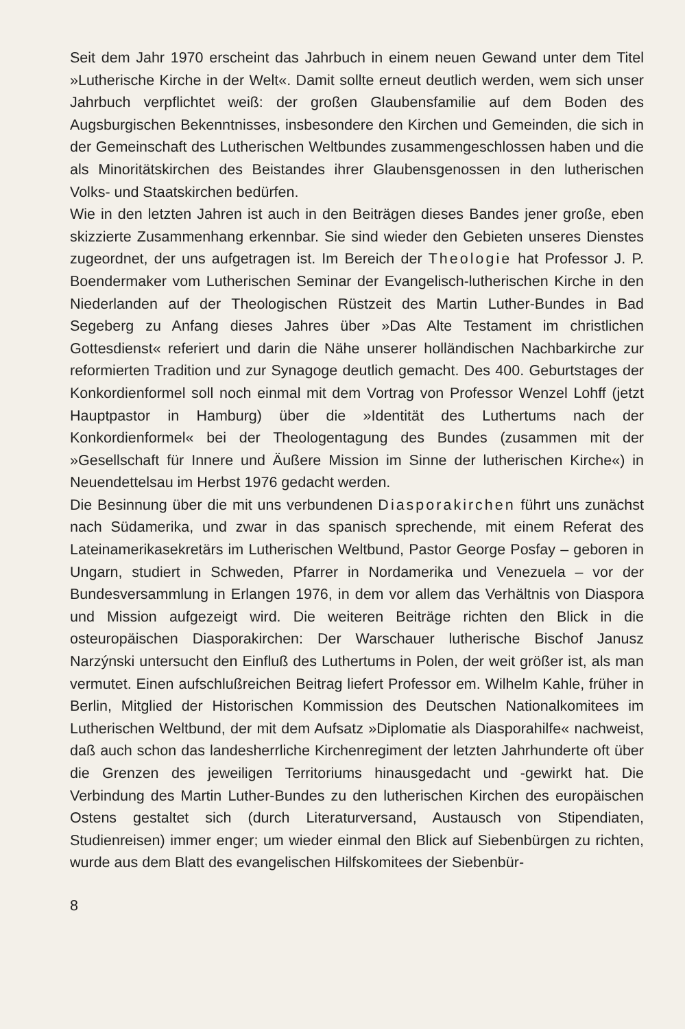Seit dem Jahr 1970 erscheint das Jahrbuch in einem neuen Gewand unter dem Titel »Lutherische Kirche in der Welt«. Damit sollte erneut deutlich werden, wem sich unser Jahrbuch verpflichtet weiß: der großen Glaubensfamilie auf dem Boden des Augsburgischen Bekenntnisses, insbesondere den Kirchen und Gemeinden, die sich in der Gemeinschaft des Lutherischen Weltbundes zusammengeschlossen haben und die als Minoritätskirchen des Beistandes ihrer Glaubensgenossen in den lutherischen Volks- und Staatskirchen bedürfen.
Wie in den letzten Jahren ist auch in den Beiträgen dieses Bandes jener große, eben skizzierte Zusammenhang erkennbar. Sie sind wieder den Gebieten unseres Dienstes zugeordnet, der uns aufgetragen ist. Im Bereich der Theologie hat Professor J. P. Boendermaker vom Lutherischen Seminar der Evangelisch-lutherischen Kirche in den Niederlanden auf der Theologischen Rüstzeit des Martin Luther-Bundes in Bad Segeberg zu Anfang dieses Jahres über »Das Alte Testament im christlichen Gottesdienst« referiert und darin die Nähe unserer holländischen Nachbarkirche zur reformierten Tradition und zur Synagoge deutlich gemacht. Des 400. Geburtstages der Konkordienformel soll noch einmal mit dem Vortrag von Professor Wenzel Lohff (jetzt Hauptpastor in Hamburg) über die »Identität des Luthertums nach der Konkordienformel« bei der Theologentagung des Bundes (zusammen mit der »Gesellschaft für Innere und Äußere Mission im Sinne der lutherischen Kirche«) in Neuendettelsau im Herbst 1976 gedacht werden.
Die Besinnung über die mit uns verbundenen Diasporakirchen führt uns zunächst nach Südamerika, und zwar in das spanisch sprechende, mit einem Referat des Lateinamerikasekretärs im Lutherischen Weltbund, Pastor George Posfay – geboren in Ungarn, studiert in Schweden, Pfarrer in Nordamerika und Venezuela – vor der Bundesversammlung in Erlangen 1976, in dem vor allem das Verhältnis von Diaspora und Mission aufgezeigt wird. Die weiteren Beiträge richten den Blick in die osteuropäischen Diasporakirchen: Der Warschauer lutherische Bischof Janusz Narzýnski untersucht den Einfluß des Luthertums in Polen, der weit größer ist, als man vermutet. Einen aufschlußreichen Beitrag liefert Professor em. Wilhelm Kahle, früher in Berlin, Mitglied der Historischen Kommission des Deutschen Nationalkomitees im Lutherischen Weltbund, der mit dem Aufsatz »Diplomatie als Diasporahilfe« nachweist, daß auch schon das landesherrliche Kirchenregiment der letzten Jahrhunderte oft über die Grenzen des jeweiligen Territoriums hinausgedacht und -gewirkt hat. Die Verbindung des Martin Luther-Bundes zu den lutherischen Kirchen des europäischen Ostens gestaltet sich (durch Literaturversand, Austausch von Stipendiaten, Studienreisen) immer enger; um wieder einmal den Blick auf Siebenbürgen zu richten, wurde aus dem Blatt des evangelischen Hilfskomitees der Siebenbür-
8